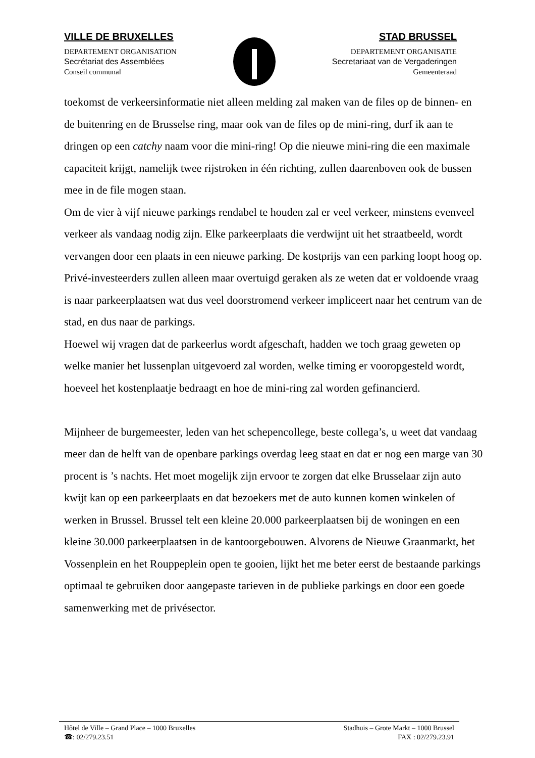VILLE DE BRUXELLES
DEPARTEMENT ORGANISATION
Secrétariat des Assemblées
Conseil communal
STAD BRUSSEL
DEPARTEMENT ORGANISATIE
Secretariaat van de Vergaderingen
Gemeenteraad
toekomst de verkeersinformatie niet alleen melding zal maken van de files op de binnen- en de buitenring en de Brusselse ring, maar ook van de files op de mini-ring, durf ik aan te dringen op een catchy naam voor die mini-ring! Op die nieuwe mini-ring die een maximale capaciteit krijgt, namelijk twee rijstroken in één richting, zullen daarenboven ook de bussen mee in de file mogen staan.
Om de vier à vijf nieuwe parkings rendabel te houden zal er veel verkeer, minstens evenveel verkeer als vandaag nodig zijn. Elke parkeerplaats die verdwijnt uit het straatbeeld, wordt vervangen door een plaats in een nieuwe parking. De kostprijs van een parking loopt hoog op. Privé-investeerders zullen alleen maar overtuigd geraken als ze weten dat er voldoende vraag is naar parkeerplaatsen wat dus veel doorstromend verkeer impliceert naar het centrum van de stad, en dus naar de parkings.
Hoewel wij vragen dat de parkeerlus wordt afgeschaft, hadden we toch graag geweten op welke manier het lussenplan uitgevoerd zal worden, welke timing er vooropgesteld wordt, hoeveel het kostenplaatje bedraagt en hoe de mini-ring zal worden gefinancierd.
Mijnheer de burgemeester, leden van het schepencollege, beste collega’s, u weet dat vandaag meer dan de helft van de openbare parkings overdag leeg staat en dat er nog een marge van 30 procent is ’s nachts. Het moet mogelijk zijn ervoor te zorgen dat elke Brusselaar zijn auto kwijt kan op een parkeerplaats en dat bezoekers met de auto kunnen komen winkelen of werken in Brussel. Brussel telt een kleine 20.000 parkeerplaatsen bij de woningen en een kleine 30.000 parkeerplaatsen in de kantoorgebouwen. Alvorens de Nieuwe Graanmarkt, het Vossenplein en het Rouppeplein open te gooien, lijkt het me beter eerst de bestaande parkings optimaal te gebruiken door aangepaste tarieven in de publieke parkings en door een goede samenwerking met de privésector.
Hôtel de Ville – Grand Place – 1000 Bruxelles
☎: 02/279.23.51
Stadhuis – Grote Markt – 1000 Brussel
FAX : 02/279.23.91